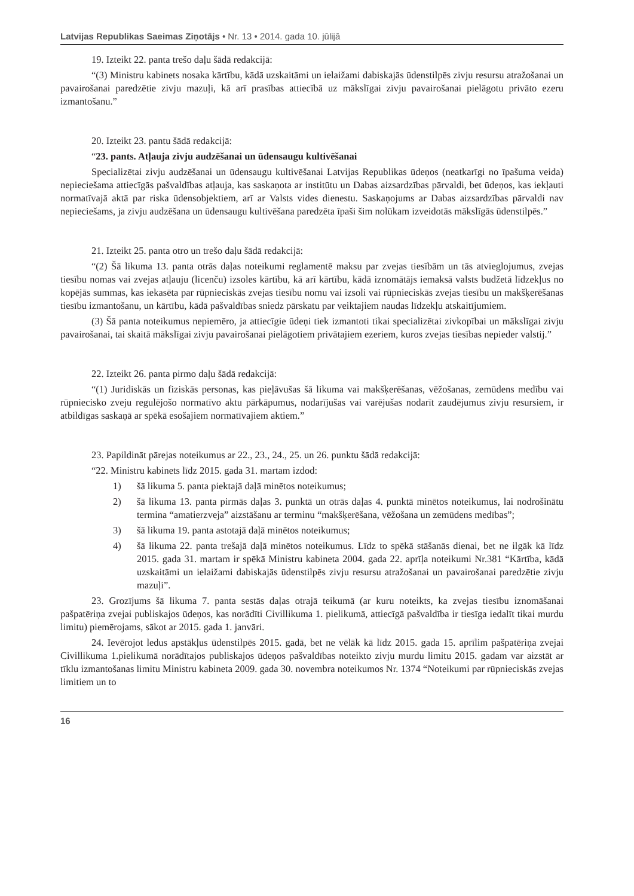Latvijas Republikas Saeimas Ziņotājs • Nr. 13 • 2014. gada 10. jūlijā
19. Izteikt 22. panta trešo daļu šādā redakcijā:
“(3) Ministru kabinets nosaka kārtību, kādā uzskaitāmi un ielaižami dabiskajās ūdenstilpēs zivju resursu atražošanai un pavairošanai paredzētie zivju mazuļi, kā arī prasības attiecībā uz mākslīgai zivju pavairošanai pielāgotu privāto ezeru izmantošanu.”
20. Izteikt 23. pantu šādā redakcijā:
“23. pants. Atļauja zivju audzēšanai un ūdensaugu kultivēšanai
Specializētai zivju audzēšanai un ūdensaugu kultivēšanai Latvijas Republikas ūdeņos (neatkarīgi no īpašuma veida) nepieciešama attiecīgās pašvaldības atļauja, kas saskaņota ar institūtu un Dabas aizsardzības pārvaldi, bet ūdeņos, kas iekļauti normatīvajā aktā par riska ūdensobjektiem, arī ar Valsts vides dienestu. Saskaņojums ar Dabas aizsardzības pārvaldi nav nepieciešams, ja zivju audzēšana un ūdensaugu kultivēšana paredzēta īpaši šim nolūkam izveidotās mākslīgās ūdenstilpēs.”
21. Izteikt 25. panta otro un trešo daļu šādā redakcijā:
“(2) Šā likuma 13. panta otrās daļas noteikumi reglamentē maksu par zvejas tiesībām un tās atvieglojumus, zvejas tiesību nomas vai zvejas atļauju (licenču) izsoles kārtību, kā arī kārtību, kādā iznomātājs iemaksā valsts budžetā līdzekļus no kopējās summas, kas iekasēta par rūpnieciskās zvejas tiesību nomu vai izsoli vai rūpnieciskās zvejas tiesību un makšķerēšanas tiesību izmantošanu, un kārtību, kādā pašvaldības sniedz pārskatu par veiktajiem naudas līdzekļu atskaitījumiem.
(3) Šā panta noteikumus nepiemēro, ja attiecīgie ūdeņi tiek izmantoti tikai specializētai zivkopībai un mākslīgai zivju pavairošanai, tai skaitā mākslīgai zivju pavairošanai pielāgotiem privātajiem ezeriem, kuros zvejas tiesības nepieder valstij.”
22. Izteikt 26. panta pirmo daļu šādā redakcijā:
“(1) Juridiskās un fiziskās personas, kas pieļāvušas šā likuma vai makšķerēšanas, vēžošanas, zemūdens medību vai rūpniecisko zveju regulējošo normatīvo aktu pārkāpumus, nodarījušas vai varējušas nodarīt zaudējumus zivju resursiem, ir atbildīgas saskaņā ar spēkā esošajiem normatīvajiem aktiem.”
23. Papildināt pārejas noteikumus ar 22., 23., 24., 25. un 26. punktu šādā redakcijā:
“22. Ministru kabinets līdz 2015. gada 31. martam izdod:
1) šā likuma 5. panta piektajā daļā minētos noteikumus;
2) šā likuma 13. panta pirmās daļas 3. punktā un otrās daļas 4. punktā minētos noteikumus, lai nodrošinātu termina “amatierzveja” aizstāšanu ar terminu “makšķerēšana, vēžošana un zemūdens medības”;
3) šā likuma 19. panta astotajā daļā minētos noteikumus;
4) šā likuma 22. panta trešajā daļā minētos noteikumus. Līdz to spēkā stāšanās dienai, bet ne ilgāk kā līdz 2015. gada 31. martam ir spēkā Ministru kabineta 2004. gada 22. aprīļa noteikumi Nr.381 “Kārtība, kādā uzskaitāmi un ielaižami dabiskajās ūdenstilpēs zivju resursu atražošanai un pavairošanai paredzētie zivju mazuļi”.
23. Grozījums šā likuma 7. panta sestās daļas otrajā teikumā (ar kuru noteikts, ka zvejas tiesību iznomāšanai pašpatēriņa zvejai publiskajos ūdeņos, kas norādīti Civillikuma 1. pielikumā, attiecīgā pašvaldība ir tiesīga iedalīt tikai murdu limitu) piemērojams, sākot ar 2015. gada 1. janvāri.
24. Ievērojot ledus apstākļus ūdenstilpēs 2015. gadā, bet ne vēlāk kā līdz 2015. gada 15. aprīlim pašpatēriņa zvejai Civillikuma 1.pielikumā norādītajos publiskajos ūdeņos pašvaldības noteikto zivju murdu limitu 2015. gadam var aizstāt ar tīklu izmantošanas limitu Ministru kabineta 2009. gada 30. novembra noteikumos Nr. 1374 “Noteikumi par rūpnieciskās zvejas limitiem un to
16